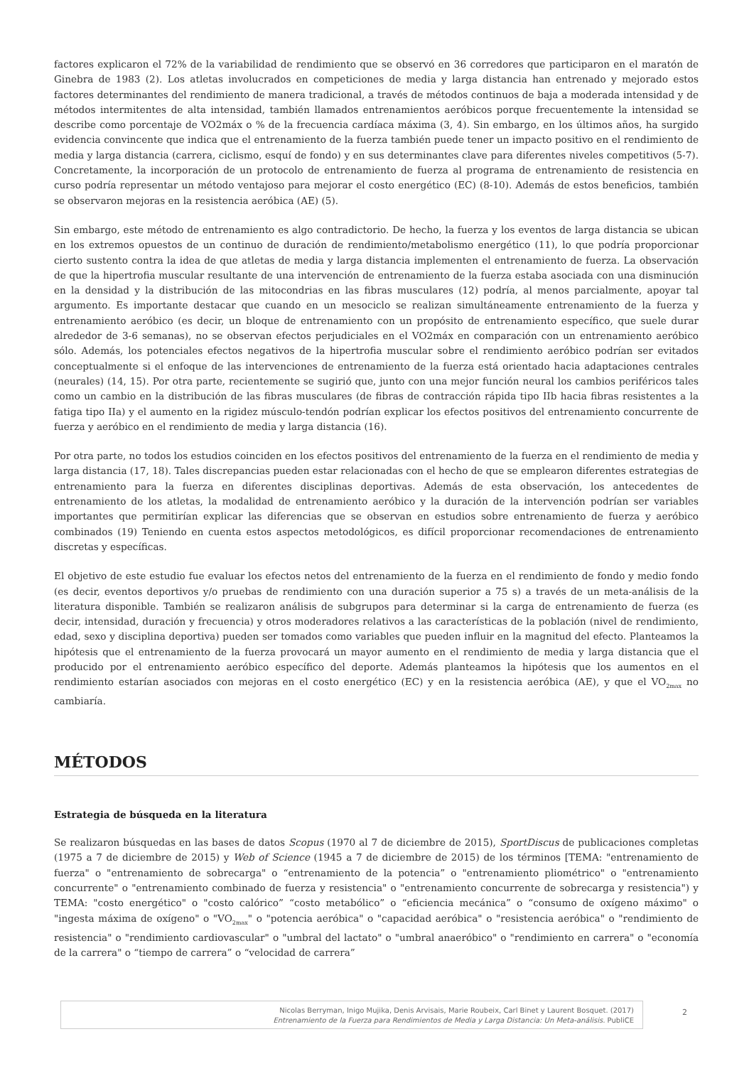factores explicaron el 72% de la variabilidad de rendimiento que se observó en 36 corredores que participaron en el maratón de Ginebra de 1983 (2). Los atletas involucrados en competiciones de media y larga distancia han entrenado y mejorado estos factores determinantes del rendimiento de manera tradicional, a través de métodos continuos de baja a moderada intensidad y de métodos intermitentes de alta intensidad, también llamados entrenamientos aeróbicos porque frecuentemente la intensidad se describe como porcentaje de VO2máx o % de la frecuencia cardíaca máxima (3, 4). Sin embargo, en los últimos años, ha surgido evidencia convincente que indica que el entrenamiento de la fuerza también puede tener un impacto positivo en el rendimiento de media y larga distancia (carrera, ciclismo, esquí de fondo) y en sus determinantes clave para diferentes niveles competitivos (5-7). Concretamente, la incorporación de un protocolo de entrenamiento de fuerza al programa de entrenamiento de resistencia en curso podría representar un método ventajoso para mejorar el costo energético (EC) (8-10). Además de estos beneficios, también se observaron mejoras en la resistencia aeróbica (AE) (5).
Sin embargo, este método de entrenamiento es algo contradictorio. De hecho, la fuerza y los eventos de larga distancia se ubican en los extremos opuestos de un continuo de duración de rendimiento/metabolismo energético (11), lo que podría proporcionar cierto sustento contra la idea de que atletas de media y larga distancia implementen el entrenamiento de fuerza. La observación de que la hipertrofia muscular resultante de una intervención de entrenamiento de la fuerza estaba asociada con una disminución en la densidad y la distribución de las mitocondrias en las fibras musculares (12) podría, al menos parcialmente, apoyar tal argumento. Es importante destacar que cuando en un mesociclo se realizan simultáneamente entrenamiento de la fuerza y entrenamiento aeróbico (es decir, un bloque de entrenamiento con un propósito de entrenamiento específico, que suele durar alrededor de 3-6 semanas), no se observan efectos perjudiciales en el VO2máx en comparación con un entrenamiento aeróbico sólo. Además, los potenciales efectos negativos de la hipertrofia muscular sobre el rendimiento aeróbico podrían ser evitados conceptualmente si el enfoque de las intervenciones de entrenamiento de la fuerza está orientado hacia adaptaciones centrales (neurales) (14, 15). Por otra parte, recientemente se sugirió que, junto con una mejor función neural los cambios periféricos tales como un cambio en la distribución de las fibras musculares (de fibras de contracción rápida tipo IIb hacia fibras resistentes a la fatiga tipo IIa) y el aumento en la rigidez músculo-tendón podrían explicar los efectos positivos del entrenamiento concurrente de fuerza y aeróbico en el rendimiento de media y larga distancia (16).
Por otra parte, no todos los estudios coinciden en los efectos positivos del entrenamiento de la fuerza en el rendimiento de media y larga distancia (17, 18). Tales discrepancias pueden estar relacionadas con el hecho de que se emplearon diferentes estrategias de entrenamiento para la fuerza en diferentes disciplinas deportivas. Además de esta observación, los antecedentes de entrenamiento de los atletas, la modalidad de entrenamiento aeróbico y la duración de la intervención podrían ser variables importantes que permitirían explicar las diferencias que se observan en estudios sobre entrenamiento de fuerza y aeróbico combinados (19) Teniendo en cuenta estos aspectos metodológicos, es difícil proporcionar recomendaciones de entrenamiento discretas y específicas.
El objetivo de este estudio fue evaluar los efectos netos del entrenamiento de la fuerza en el rendimiento de fondo y medio fondo (es decir, eventos deportivos y/o pruebas de rendimiento con una duración superior a 75 s) a través de un meta-análisis de la literatura disponible. También se realizaron análisis de subgrupos para determinar si la carga de entrenamiento de fuerza (es decir, intensidad, duración y frecuencia) y otros moderadores relativos a las características de la población (nivel de rendimiento, edad, sexo y disciplina deportiva) pueden ser tomados como variables que pueden influir en la magnitud del efecto. Planteamos la hipótesis que el entrenamiento de la fuerza provocará un mayor aumento en el rendimiento de media y larga distancia que el producido por el entrenamiento aeróbico específico del deporte. Además planteamos la hipótesis que los aumentos en el rendimiento estarían asociados con mejoras en el costo energético (EC) y en la resistencia aeróbica (AE), y que el VO<sub>2max</sub> no cambiaría.
MÉTODOS
Estrategia de búsqueda en la literatura
Se realizaron búsquedas en las bases de datos Scopus (1970 al 7 de diciembre de 2015), SportDiscus de publicaciones completas (1975 a 7 de diciembre de 2015) y Web of Science (1945 a 7 de diciembre de 2015) de los términos [TEMA: "entrenamiento de fuerza" o "entrenamiento de sobrecarga" o “entrenamiento de la potencia” o "entrenamiento pliométrico" o "entrenamiento concurrente" o "entrenamiento combinado de fuerza y resistencia" o "entrenamiento concurrente de sobrecarga y resistencia") y TEMA: "costo energético" o "costo calórico” “costo metabólico” o “eficiencia mecánica” o “consumo de oxígeno máximo" o "ingesta máxima de oxígeno" o "VO<sub>2max</sub>" o "potencia aeróbica" o "capacidad aeróbica" o "resistencia aeróbica" o "rendimiento de resistencia" o "rendimiento cardiovascular" o "umbral del lactato" o "umbral anaeróbico" o "rendimiento en carrera" o "economía de la carrera" o “tiempo de carrera” o “velocidad de carrera”
Nicolas Berryman, Inigo Mujika, Denis Arvisais, Marie Roubeix, Carl Binet y Laurent Bosquet. (2017)
Entrenamiento de la Fuerza para Rendimientos de Media y Larga Distancia: Un Meta-análisis. PubliCE
2